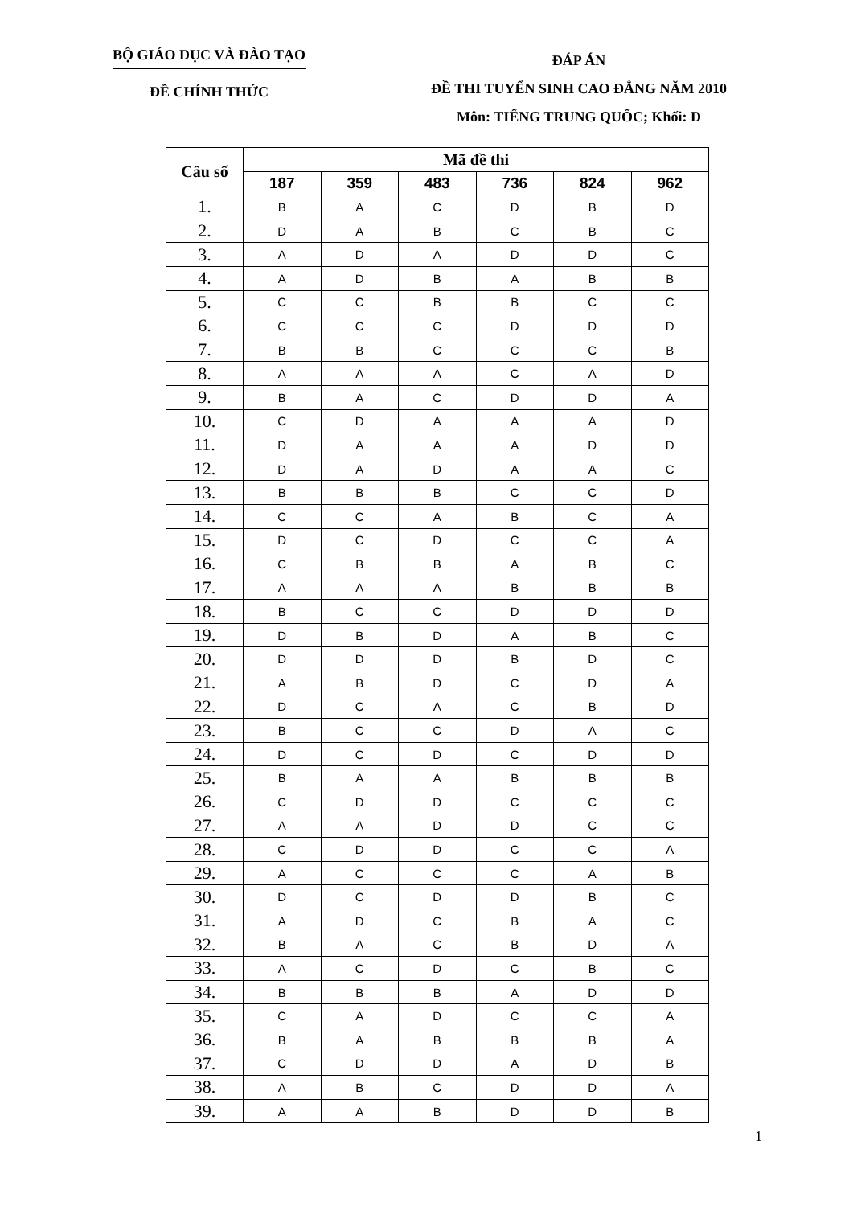BỘ GIÁO DỤC VÀ ĐÀO TẠO
ĐỀ CHÍNH THỨC
ĐÁP ÁN
ĐỀ THI TUYỂN SINH CAO ĐẲNG NĂM 2010
Môn: TIẾNG TRUNG QUỐC; Khối: D
| Câu số | Mã đề thi | | | | | |
| --- | --- | --- | --- | --- | --- | --- |
| | 187 | 359 | 483 | 736 | 824 | 962 |
| 1. | B | A | C | D | B | D |
| 2. | D | A | B | C | B | C |
| 3. | A | D | A | D | D | C |
| 4. | A | D | B | A | B | B |
| 5. | C | C | B | B | C | C |
| 6. | C | C | C | D | D | D |
| 7. | B | B | C | C | C | B |
| 8. | A | A | A | C | A | D |
| 9. | B | A | C | D | D | A |
| 10. | C | D | A | A | A | D |
| 11. | D | A | A | A | D | D |
| 12. | D | A | D | A | A | C |
| 13. | B | B | B | C | C | D |
| 14. | C | C | A | B | C | A |
| 15. | D | C | D | C | C | A |
| 16. | C | B | B | A | B | C |
| 17. | A | A | A | B | B | B |
| 18. | B | C | C | D | D | D |
| 19. | D | B | D | A | B | C |
| 20. | D | D | D | B | D | C |
| 21. | A | B | D | C | D | A |
| 22. | D | C | A | C | B | D |
| 23. | B | C | C | D | A | C |
| 24. | D | C | D | C | D | D |
| 25. | B | A | A | B | B | B |
| 26. | C | D | D | C | C | C |
| 27. | A | A | D | D | C | C |
| 28. | C | D | D | C | C | A |
| 29. | A | C | C | C | A | B |
| 30. | D | C | D | D | B | C |
| 31. | A | D | C | B | A | C |
| 32. | B | A | C | B | D | A |
| 33. | A | C | D | C | B | C |
| 34. | B | B | B | A | D | D |
| 35. | C | A | D | C | C | A |
| 36. | B | A | B | B | B | A |
| 37. | C | D | D | A | D | B |
| 38. | A | B | C | D | D | A |
| 39. | A | A | B | D | D | B |
1